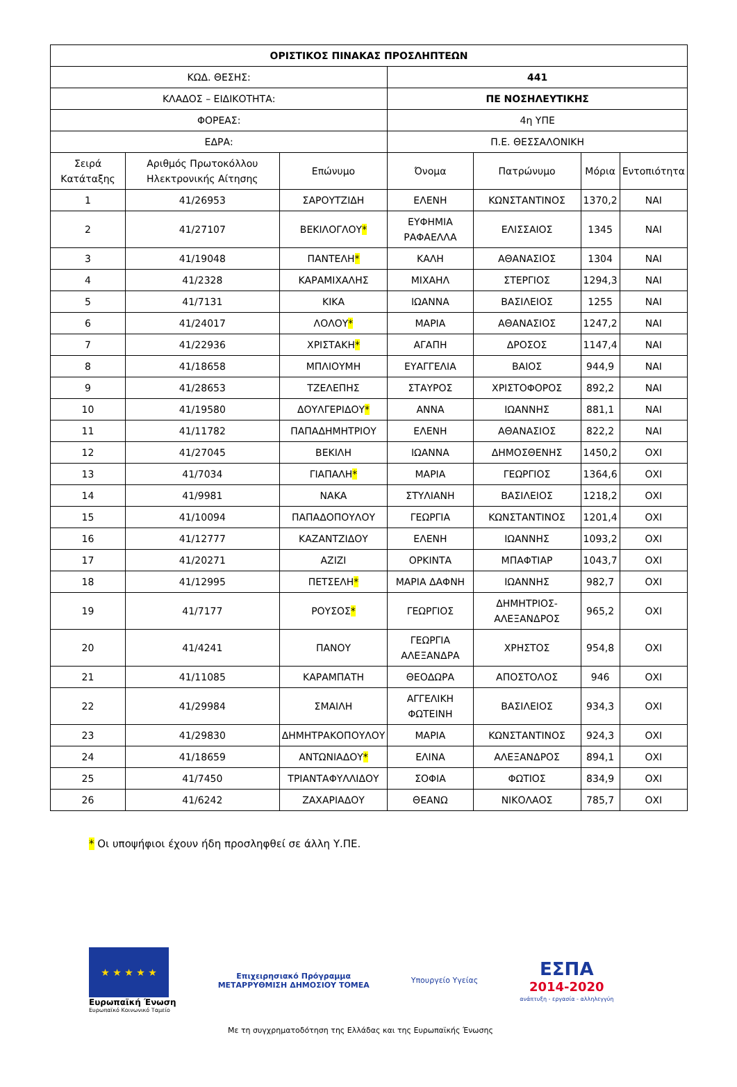| ΟΡΙΣΤΙΚΟΣ ΠΙΝΑΚΑΣ ΠΡΟΣΛΗΠΤΕΩΝ | | | | | | |
| --- | --- | --- | --- | --- | --- | --- |
| ΚΩΔ. ΘΕΣΗΣ: | | | 441 | | | |
| ΚΛΑΔΟΣ – ΕΙΔΙΚΟΤΗΤΑ: | | | ΠΕ ΝΟΣΗΛΕΥΤΙΚΗΣ | | | |
| ΦΟΡΕΑΣ: | | | 4η ΥΠΕ | | | |
| ΕΔΡΑ: | | | Π.Ε. ΘΕΣΣΑΛΟΝΙΚΗ | | | |
| Σειρά Κατάταξης | Αριθμός Πρωτοκόλλου Ηλεκτρονικής Αίτησης | Επώνυμο | Όνομα | Πατρώνυμο | Μόρια | Εντοπιότητα |
| 1 | 41/26953 | ΣΑΡΟΥΤΖΙΔΗ | ΕΛΕΝΗ | ΚΩΝΣΤΑΝΤΙΝΟΣ | 1370,2 | ΝΑΙ |
| 2 | 41/27107 | ΒΕΚΙΛΟΓΛΟΥ * | ΕΥΦΗΜΙΑ ΡΑΦΑΕΛΛΑ | ΕΛΙΣΣΑΙΟΣ | 1345 | ΝΑΙ |
| 3 | 41/19048 | ΠΑΝΤΕΛΗ * | ΚΑΛΗ | ΑΘΑΝΑΣΙΟΣ | 1304 | ΝΑΙ |
| 4 | 41/2328 | ΚΑΡΑΜΙΧΑΛΗΣ | ΜΙΧΑΗΛ | ΣΤΕΡΓΙΟΣ | 1294,3 | ΝΑΙ |
| 5 | 41/7131 | ΚΙΚΑ | ΙΩΑΝΝΑ | ΒΑΣΙΛΕΙΟΣ | 1255 | ΝΑΙ |
| 6 | 41/24017 | ΛΟΛΟΥ * | ΜΑΡΙΑ | ΑΘΑΝΑΣΙΟΣ | 1247,2 | ΝΑΙ |
| 7 | 41/22936 | ΧΡΙΣΤΑΚΗ * | ΑΓΑΠΗ | ΔΡΟΣΟΣ | 1147,4 | ΝΑΙ |
| 8 | 41/18658 | ΜΠΛΙΟΥΜΗ | ΕΥΑΓΓΕΛΙΑ | ΒΑΙΟΣ | 944,9 | ΝΑΙ |
| 9 | 41/28653 | ΤΖΕΛΕΠΗΣ | ΣΤΑΥΡΟΣ | ΧΡΙΣΤΟΦΟΡΟΣ | 892,2 | ΝΑΙ |
| 10 | 41/19580 | ΔΟΥΛΓΕΡΙΔΟΥ * | ΑΝΝΑ | ΙΩΑΝΝΗΣ | 881,1 | ΝΑΙ |
| 11 | 41/11782 | ΠΑΠΑΔΗΜΗΤΡΙΟΥ | ΕΛΕΝΗ | ΑΘΑΝΑΣΙΟΣ | 822,2 | ΝΑΙ |
| 12 | 41/27045 | ΒΕΚΙΛΗ | ΙΩΑΝΝΑ | ΔΗΜΟΣΘΕΝΗΣ | 1450,2 | ΟΧΙ |
| 13 | 41/7034 | ΓΙΑΠΑΛΗ * | ΜΑΡΙΑ | ΓΕΩΡΓΙΟΣ | 1364,6 | ΟΧΙ |
| 14 | 41/9981 | ΝΑΚΑ | ΣΤΥΛΙΑΝΗ | ΒΑΣΙΛΕΙΟΣ | 1218,2 | ΟΧΙ |
| 15 | 41/10094 | ΠΑΠΑΔΟΠΟΥΛΟΥ | ΓΕΩΡΓΙΑ | ΚΩΝΣΤΑΝΤΙΝΟΣ | 1201,4 | ΟΧΙ |
| 16 | 41/12777 | ΚΑΖΑΝΤΖΙΔΟΥ | ΕΛΕΝΗ | ΙΩΑΝΝΗΣ | 1093,2 | ΟΧΙ |
| 17 | 41/20271 | ΑΖΙΖΙ | ΟΡΚΙΝΤΑ | ΜΠΑΦΤΙΑΡ | 1043,7 | ΟΧΙ |
| 18 | 41/12995 | ΠΕΤΣΕΛΗ * | ΜΑΡΙΑ ΔΑΦΝΗ | ΙΩΑΝΝΗΣ | 982,7 | ΟΧΙ |
| 19 | 41/7177 | ΡΟΥΣΟΣ * | ΓΕΩΡΓΙΟΣ | ΔΗΜΗΤΡΙΟΣ-ΑΛΕΞΑΝΔΡΟΣ | 965,2 | ΟΧΙ |
| 20 | 41/4241 | ΠΑΝΟΥ | ΓΕΩΡΓΙΑ ΑΛΕΞΑΝΔΡΑ | ΧΡΗΣΤΟΣ | 954,8 | ΟΧΙ |
| 21 | 41/11085 | ΚΑΡΑΜΠΑΤΗ | ΘΕΟΔΩΡΑ | ΑΠΟΣΤΟΛΟΣ | 946 | ΟΧΙ |
| 22 | 41/29984 | ΣΜΑΙΛΗ | ΑΓΓΕΛΙΚΗ ΦΩΤΕΙΝΗ | ΒΑΣΙΛΕΙΟΣ | 934,3 | ΟΧΙ |
| 23 | 41/29830 | ΔΗΜΗΤΡΑΚΟΠΟΥΛΟΥ | ΜΑΡΙΑ | ΚΩΝΣΤΑΝΤΙΝΟΣ | 924,3 | ΟΧΙ |
| 24 | 41/18659 | ΑΝΤΩΝΙΑΔΟΥ * | ΕΛΙΝΑ | ΑΛΕΞΑΝΔΡΟΣ | 894,1 | ΟΧΙ |
| 25 | 41/7450 | ΤΡΙΑΝΤΑΦΥΛΛΙΔΟΥ | ΣΟΦΙΑ | ΦΩΤΙΟΣ | 834,9 | ΟΧΙ |
| 26 | 41/6242 | ΖΑΧΑΡΙΑΔΟΥ | ΘΕΑΝΩ | ΝΙΚΟΛΑΟΣ | 785,7 | ΟΧΙ |
* Οι υποψήφιοι έχουν ήδη προσληφθεί σε άλλη Υ.ΠΕ.
★ ★ ★ ★ ★
Ευρωπαϊκή Ένωση
Ευρωπαϊκό Κοινωνικό Ταμείο
Επιχειρησιακό Πρόγραμμα
ΜΕΤΑΡΡΥΘΜΙΣΗ ΔΗΜΟΣΙΟΥ ΤΟΜΕΑ
Υπουργείο Υγείας
ΕΣΠΑ
2014-2020
ανάπτυξη - εργασία - αλληλεγγύη
Με τη συγχρηματοδότηση της Ελλάδας και της Ευρωπαϊκής Ένωσης